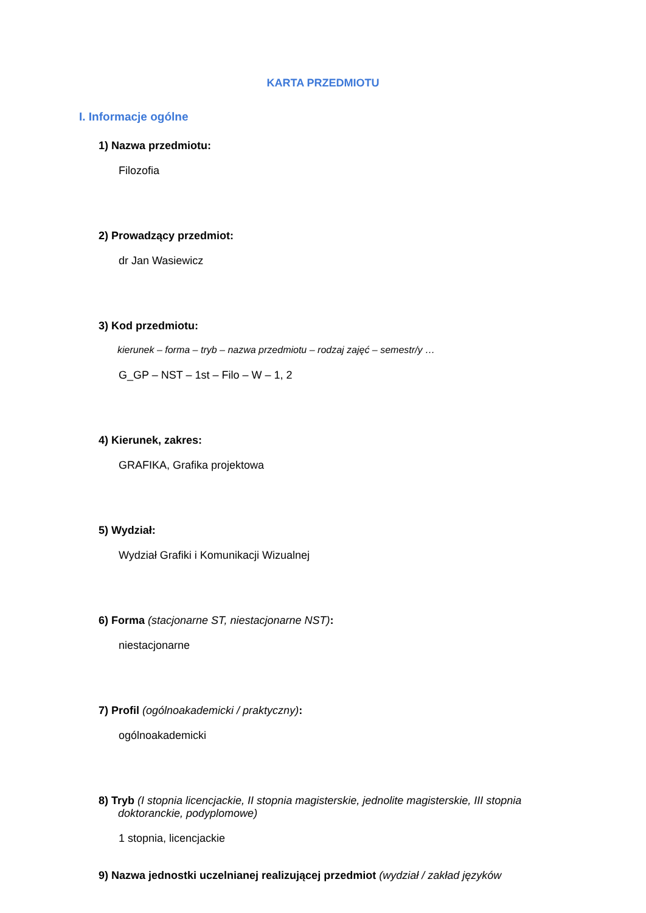KARTA PRZEDMIOTU
I. Informacje ogólne
1) Nazwa przedmiotu:
Filozofia
2) Prowadzący przedmiot:
dr Jan Wasiewicz
3) Kod przedmiotu:
kierunek – forma – tryb – nazwa przedmiotu – rodzaj zajęć – semestr/y …
G_GP – NST – 1st – Filo – W – 1, 2
4) Kierunek, zakres:
GRAFIKA, Grafika projektowa
5) Wydział:
Wydział Grafiki i Komunikacji Wizualnej
6) Forma (stacjonarne ST, niestacjonarne NST):
niestacjonarne
7) Profil (ogólnoakademicki / praktyczny):
ogólnoakademicki
8) Tryb (I stopnia licencjackie, II stopnia magisterskie, jednolite magisterskie, III stopnia
doktoranckie, podyplomowe)
1 stopnia, licencjackie
9) Nazwa jednostki uczelnianej realizującej przedmiot (wydział / zakład języków